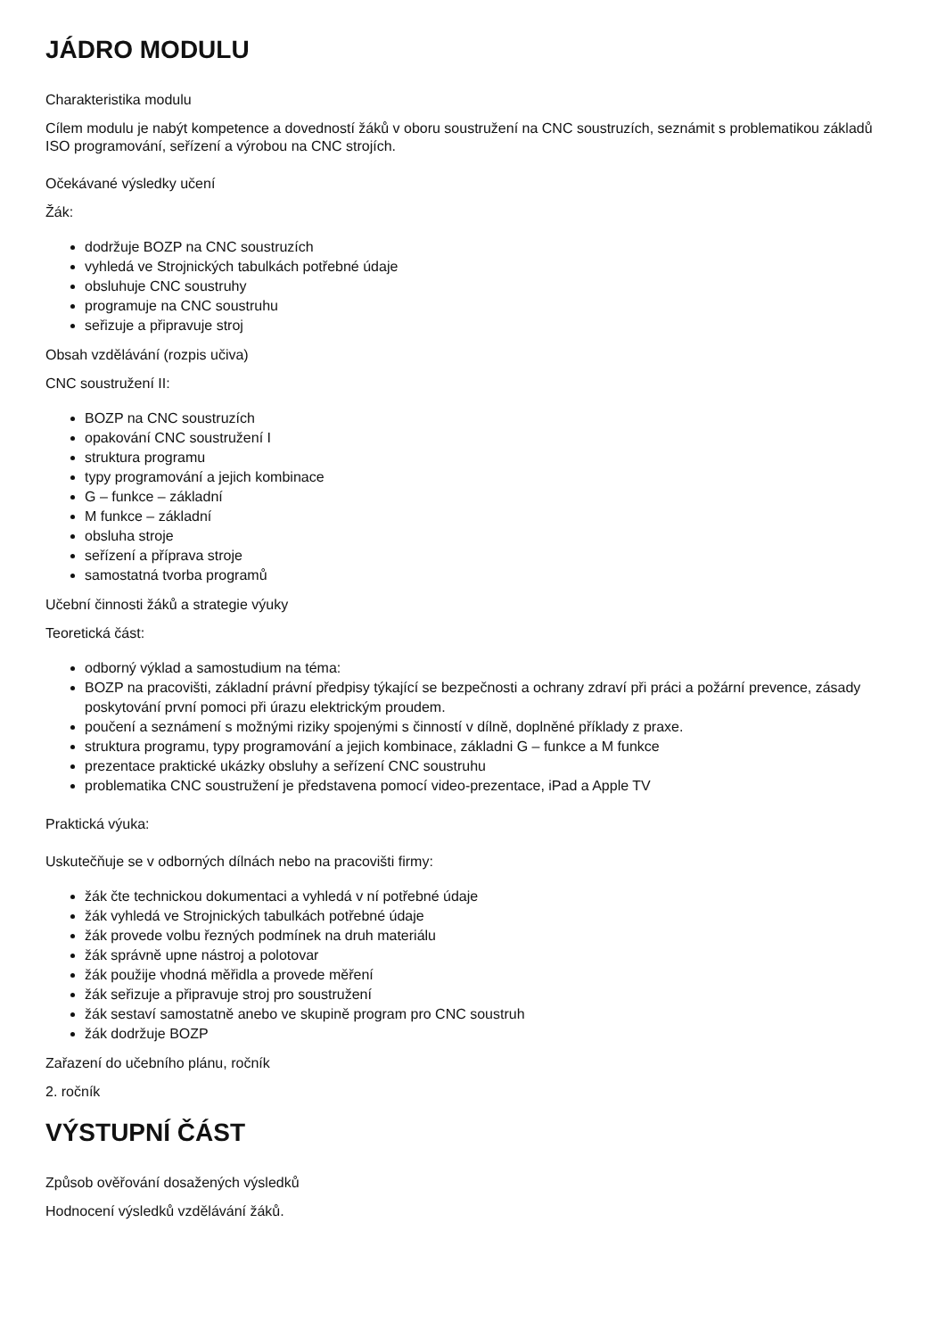JÁDRO MODULU
Charakteristika modulu
Cílem modulu je nabýt kompetence a dovedností žáků v oboru soustružení na CNC soustruzích, seznámit s problematikou základů ISO programování, seřízení a výrobou na CNC strojích.
Očekávané výsledky učení
Žák:
dodržuje BOZP na CNC soustruzích
vyhledá ve Strojnických tabulkách potřebné údaje
obsluhuje CNC soustruhy
programuje na CNC soustruhu
seřizuje a připravuje stroj
Obsah vzdělávání (rozpis učiva)
CNC soustružení II:
BOZP na CNC soustruzích
opakování CNC soustružení I
struktura programu
typy programování a jejich kombinace
G – funkce – základní
M funkce – základní
obsluha stroje
seřízení a příprava stroje
samostatná tvorba programů
Učební činnosti žáků a strategie výuky
Teoretická část:
odborný výklad a samostudium na téma:
BOZP na pracovišti, základní právní předpisy týkající se bezpečnosti a ochrany zdraví při práci a požární prevence, zásady poskytování první pomoci při úrazu elektrickým proudem.
poučení a seznámení s možnými riziky spojenými s činností v dílně, doplněné příklady z praxe.
struktura programu, typy programování a jejich kombinace, základni G – funkce a M funkce
prezentace praktické ukázky obsluhy a seřízení CNC soustruhu
problematika CNC soustružení je představena pomocí video-prezentace, iPad a Apple TV
Praktická výuka:
Uskutečňuje se v odborných dílnách nebo na pracovišti firmy:
žák čte technickou dokumentaci a vyhledá v ní potřebné údaje
žák vyhledá ve Strojnických tabulkách potřebné údaje
žák provede volbu řezných podmínek na druh materiálu
žák správně upne nástroj a polotovar
žák použije vhodná měřidla a provede měření
žák seřizuje a připravuje stroj pro soustružení
žák sestaví samostatně anebo ve skupině program pro CNC soustruh
žák dodržuje BOZP
Zařazení do učebního plánu, ročník
2. ročník
VÝSTUPNÍ ČÁST
Způsob ověřování dosažených výsledků
Hodnocení výsledků vzdělávání žáků.